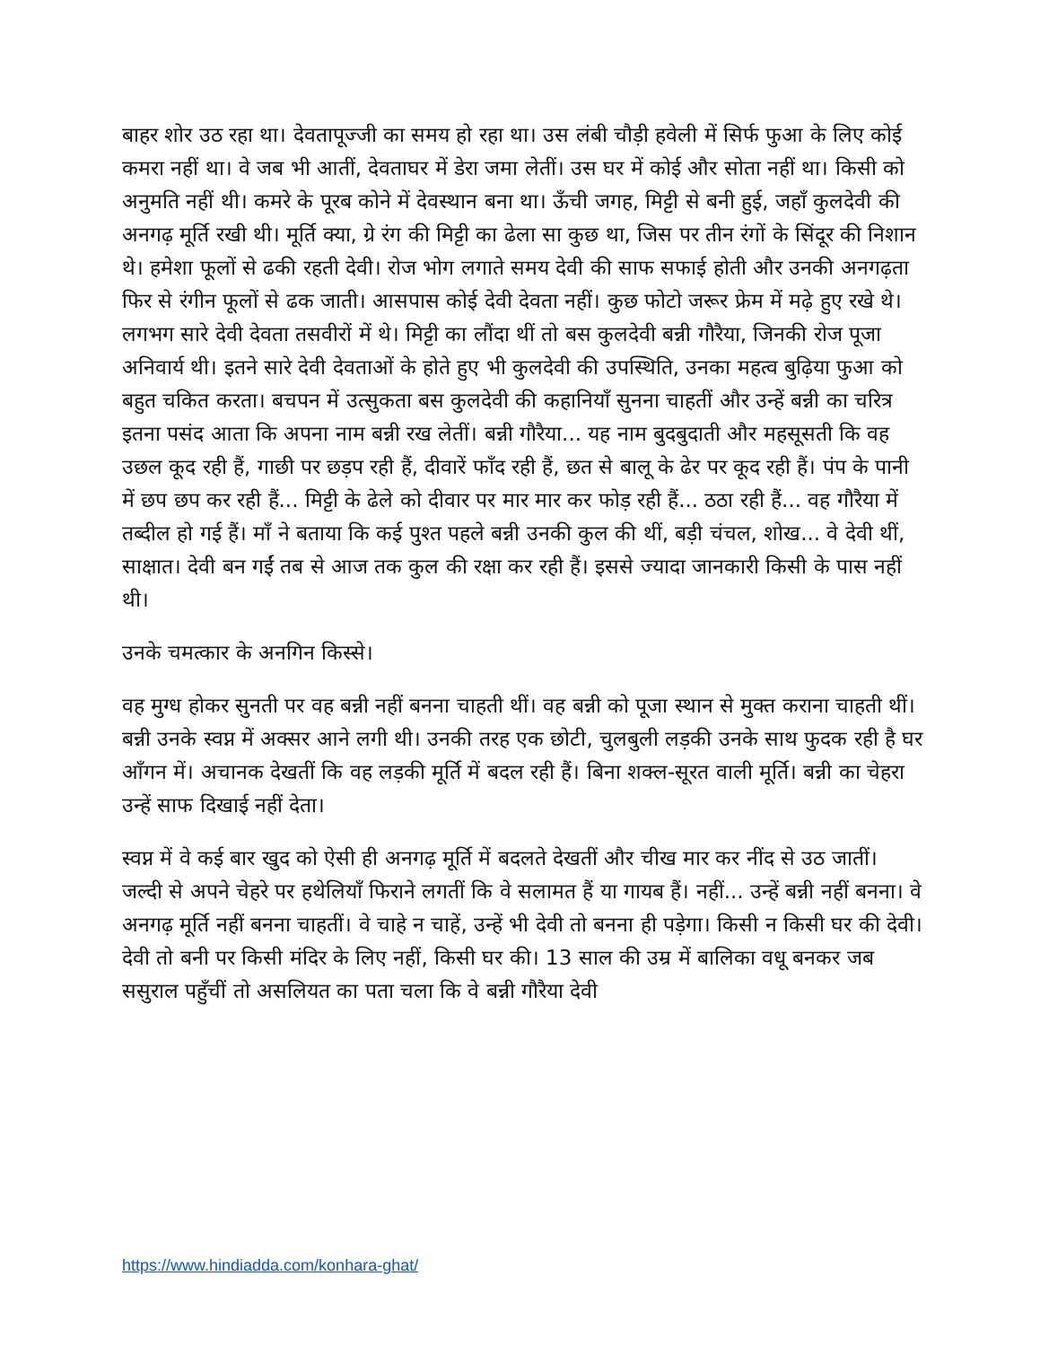बाहर शोर उठ रहा था। देवतापूज्जी का समय हो रहा था। उस लंबी चौड़ी हवेली में सिर्फ फुआ के लिए कोई कमरा नहीं था। वे जब भी आतीं, देवताघर में डेरा जमा लेतीं। उस घर में कोई और सोता नहीं था। किसी को अनुमति नहीं थी। कमरे के पूरब कोने में देवस्थान बना था। ऊँची जगह, मिट्टी से बनी हुई, जहाँ कुलदेवी की अनगढ़ मूर्ति रखी थी। मूर्ति क्या, ग्रे रंग की मिट्टी का ढेला सा कुछ था, जिस पर तीन रंगों के सिंदूर की निशान थे। हमेशा फूलों से ढकी रहती देवी। रोज भोग लगाते समय देवी की साफ सफाई होती और उनकी अनगढ़ता फिर से रंगीन फूलों से ढक जाती। आसपास कोई देवी देवता नहीं। कुछ फोटो जरूर फ्रेम में मढ़े हुए रखे थे। लगभग सारे देवी देवता तसवीरों में थे। मिट्टी का लौंदा थीं तो बस कुलदेवी बन्नी गौरैया, जिनकी रोज पूजा अनिवार्य थी। इतने सारे देवी देवताओं के होते हुए भी कुलदेवी की उपस्थिति, उनका महत्व बुढ़िया फुआ को बहुत चकित करता। बचपन में उत्सुकता बस कुलदेवी की कहानियाँ सुनना चाहतीं और उन्हें बन्नी का चरित्र इतना पसंद आता कि अपना नाम बन्नी रख लेतीं। बन्नी गौरैया... यह नाम बुदबुदाती और महसूसती कि वह उछल कूद रही हैं, गाछी पर छड़प रही हैं, दीवारें फाँद रही हैं, छत से बालू के ढेर पर कूद रही हैं। पंप के पानी में छप छप कर रही हैं... मिट्टी के ढेले को दीवार पर मार मार कर फोड़ रही हैं... ठठा रही हैं... वह गौरैया में तब्दील हो गई हैं। माँ ने बताया कि कई पुश्त पहले बन्नी उनकी कुल की थीं, बड़ी चंचल, शोख... वे देवी थीं, साक्षात। देवी बन गईं तब से आज तक कुल की रक्षा कर रही हैं। इससे ज्यादा जानकारी किसी के पास नहीं थी।
उनके चमत्कार के अनगिन किस्से।
वह मुग्ध होकर सुनती पर वह बन्नी नहीं बनना चाहती थीं। वह बन्नी को पूजा स्थान से मुक्त कराना चाहती थीं। बन्नी उनके स्वप्न में अक्सर आने लगी थी। उनकी तरह एक छोटी, चुलबुली लड़की उनके साथ फुदक रही है घर आँगन में। अचानक देखतीं कि वह लड़की मूर्ति में बदल रही हैं। बिना शक्ल-सूरत वाली मूर्ति। बन्नी का चेहरा उन्हें साफ दिखाई नहीं देता।
स्वप्न में वे कई बार खुद को ऐसी ही अनगढ़ मूर्ति में बदलते देखतीं और चीख मार कर नींद से उठ जातीं। जल्दी से अपने चेहरे पर हथेलियाँ फिराने लगतीं कि वे सलामत हैं या गायब हैं। नहीं... उन्हें बन्नी नहीं बनना। वे अनगढ़ मूर्ति नहीं बनना चाहतीं। वे चाहे न चाहें, उन्हें भी देवी तो बनना ही पड़ेगा। किसी न किसी घर की देवी। देवी तो बनी पर किसी मंदिर के लिए नहीं, किसी घर की। 13 साल की उम्र में बालिका वधू बनकर जब ससुराल पहुँचीं तो असलियत का पता चला कि वे बन्नी गौरैया देवी
https://www.hindiadda.com/konhara-ghat/